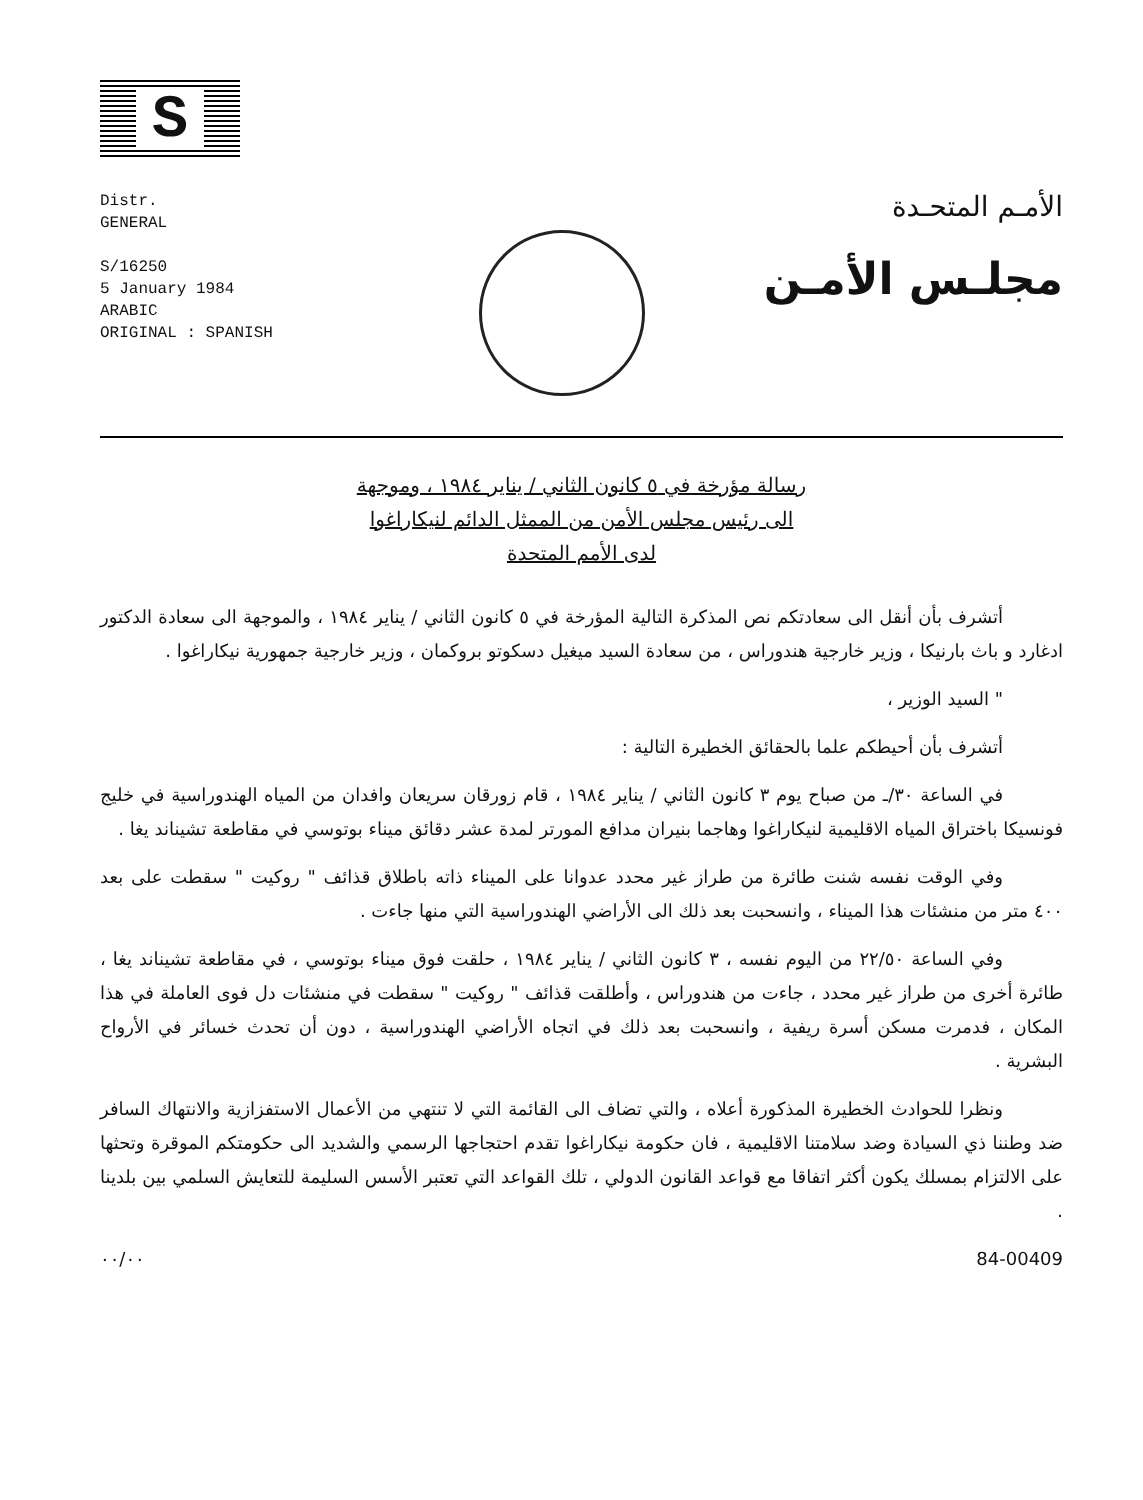S
Distr.
GENERAL
S/16250
5 January 1984
ARABIC
ORIGINAL : SPANISH
الأمـم المتحـدة
مجلـس الأمـن
رسالة مؤرخة في ٥ كانون الثاني / يناير ١٩٨٤ ، وموجهة
الى رئيس مجلس الأمن من الممثل الدائم لنيكاراغوا
لدى الأمم المتحدة
أتشرف بأن أنقل الى سعادتكم نص المذكرة التالية المؤرخة في ٥ كانون الثاني / يناير ١٩٨٤ ، والموجهة الى سعادة الدكتور ادغارد و باث بارنيكا ، وزير خارجية هندوراس ، من سعادة السيد ميغيل دسكوتو بروكمان ، وزير خارجية جمهورية نيكاراغوا .
" السيد الوزير ،
أتشرف بأن أحيطكم علما بالحقائق الخطيرة التالية :
في الساعة ٣٠/ـ من صباح يوم ٣ كانون الثاني / يناير ١٩٨٤ ، قام زورقان سريعان وافدان من المياه الهندوراسية في خليج فونسيكا باختراق المياه الاقليمية لنيكاراغوا وهاجما بنيران مدافع المورتر لمدة عشر دقائق ميناء بوتوسي في مقاطعة تشيناند يغا .
وفي الوقت نفسه شنت طائرة من طراز غير محدد عدوانا على الميناء ذاته باطلاق قذائف " روكيت " سقطت على بعد ٤٠٠ متر من منشئات هذا الميناء ، وانسحبت بعد ذلك الى الأراضي الهندوراسية التي منها جاءت .
وفي الساعة ٢٢/٥٠ من اليوم نفسه ، ٣ كانون الثاني / يناير ١٩٨٤ ، حلقت فوق ميناء بوتوسي ، في مقاطعة تشيناند يغا ، طائرة أخرى من طراز غير محدد ، جاءت من هندوراس ، وأطلقت قذائف " روكيت " سقطت في منشئات دل فوى العاملة في هذا المكان ، فدمرت مسكن أسرة ريفية ، وانسحبت بعد ذلك في اتجاه الأراضي الهندوراسية ، دون أن تحدث خسائر في الأرواح البشرية .
ونظرا للحوادث الخطيرة المذكورة أعلاه ، والتي تضاف الى القائمة التي لا تنتهي من الأعمال الاستفزازية والانتهاك السافر ضد وطننا ذي السيادة وضد سلامتنا الاقليمية ، فان حكومة نيكاراغوا تقدم احتجاجها الرسمي والشديد الى حكومتكم الموقرة وتحثها على الالتزام بمسلك يكون أكثر اتفاقا مع قواعد القانون الدولي ، تلك القواعد التي تعتبر الأسس السليمة للتعايش السلمي بين بلدينا .
٠٠/٠٠ 84-00409